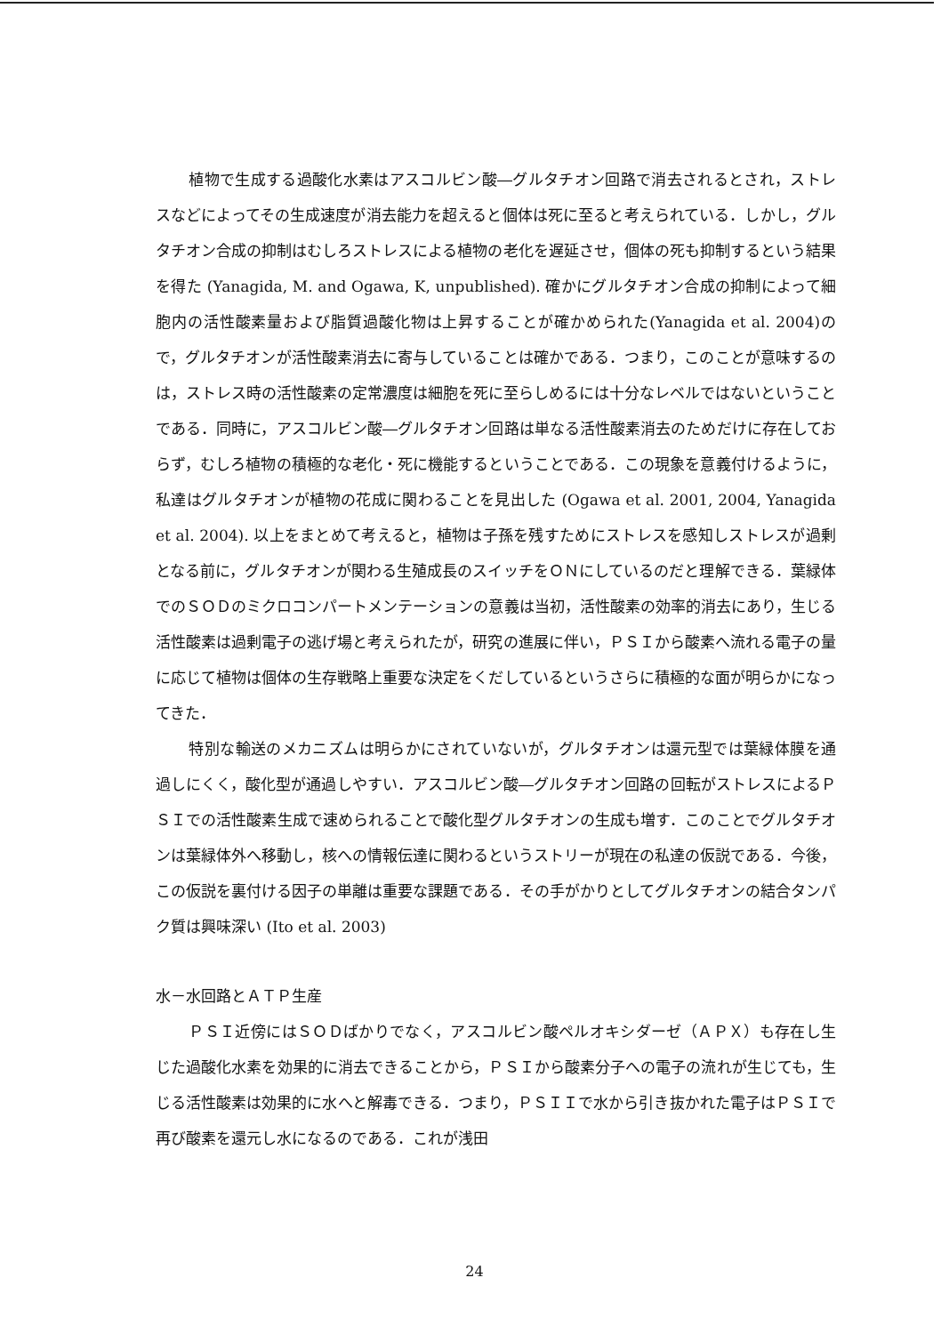植物で生成する過酸化水素はアスコルビン酸―グルタチオン回路で消去されるとされ，ストレスなどによってその生成速度が消去能力を超えると個体は死に至ると考えられている．しかし，グルタチオン合成の抑制はむしろストレスによる植物の老化を遅延させ，個体の死も抑制するという結果を得た (Yanagida, M. and Ogawa, K, unpublished). 確かにグルタチオン合成の抑制によって細胞内の活性酸素量および脂質過酸化物は上昇することが確かめられた(Yanagida et al. 2004)ので，グルタチオンが活性酸素消去に寄与していることは確かである．つまり，このことが意味するのは，ストレス時の活性酸素の定常濃度は細胞を死に至らしめるには十分なレベルではないということである．同時に，アスコルビン酸―グルタチオン回路は単なる活性酸素消去のためだけに存在しておらず，むしろ植物の積極的な老化・死に機能するということである．この現象を意義付けるように，私達はグルタチオンが植物の花成に関わることを見出した (Ogawa et al. 2001, 2004, Yanagida et al. 2004). 以上をまとめて考えると，植物は子孫を残すためにストレスを感知しストレスが過剰となる前に，グルタチオンが関わる生殖成長のスイッチをＯＮにしているのだと理解できる．葉緑体でのＳＯＤのミクロコンパートメンテーションの意義は当初，活性酸素の効率的消去にあり，生じる活性酸素は過剰電子の逃げ場と考えられたが，研究の進展に伴い，ＰＳＩから酸素へ流れる電子の量に応じて植物は個体の生存戦略上重要な決定をくだしているというさらに積極的な面が明らかになってきた．
特別な輸送のメカニズムは明らかにされていないが，グルタチオンは還元型では葉緑体膜を通過しにくく，酸化型が通過しやすい．アスコルビン酸―グルタチオン回路の回転がストレスによるＰＳＩでの活性酸素生成で速められることで酸化型グルタチオンの生成も増す．このことでグルタチオンは葉緑体外へ移動し，核への情報伝達に関わるというストリーが現在の私達の仮説である．今後，この仮説を裏付ける因子の単離は重要な課題である．その手がかりとしてグルタチオンの結合タンパク質は興味深い (Ito et al. 2003)
水－水回路とＡＴＰ生産
ＰＳＩ近傍にはＳＯＤばかりでなく，アスコルビン酸ペルオキシダーゼ（ＡＰＸ）も存在し生じた過酸化水素を効果的に消去できることから，ＰＳＩから酸素分子への電子の流れが生じても，生じる活性酸素は効果的に水へと解毒できる．つまり，ＰＳＩＩで水から引き抜かれた電子はＰＳＩで再び酸素を還元し水になるのである．これが浅田
24